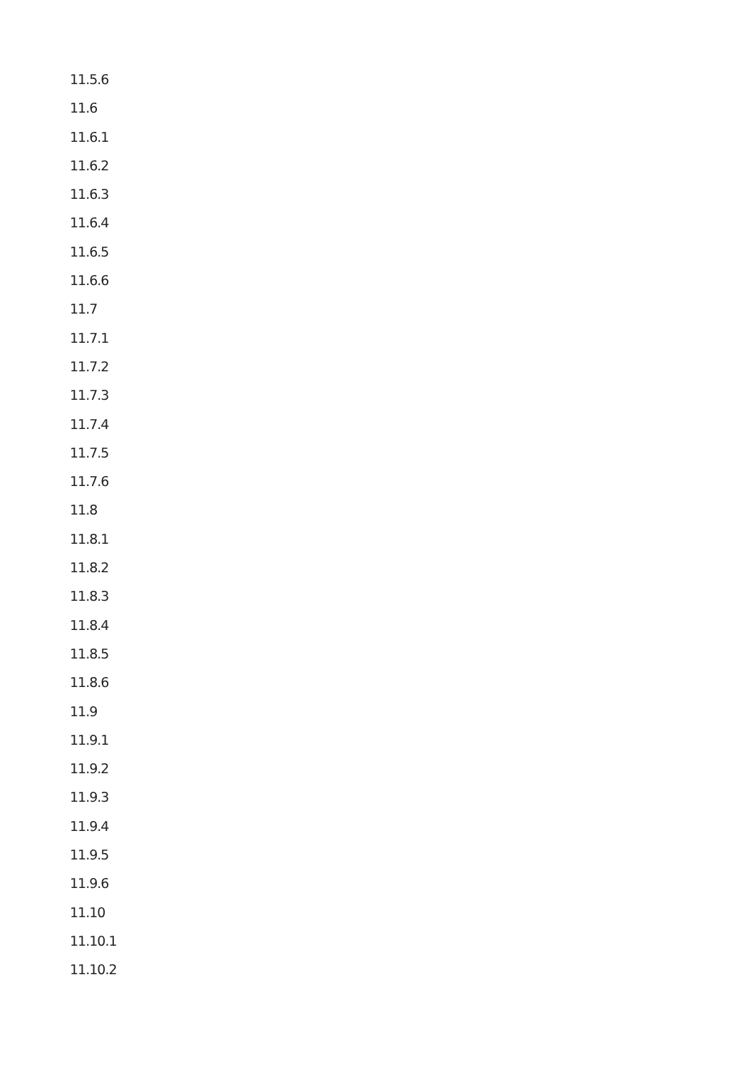11.5.6
11.6
11.6.1
11.6.2
11.6.3
11.6.4
11.6.5
11.6.6
11.7
11.7.1
11.7.2
11.7.3
11.7.4
11.7.5
11.7.6
11.8
11.8.1
11.8.2
11.8.3
11.8.4
11.8.5
11.8.6
11.9
11.9.1
11.9.2
11.9.3
11.9.4
11.9.5
11.9.6
11.10
11.10.1
11.10.2